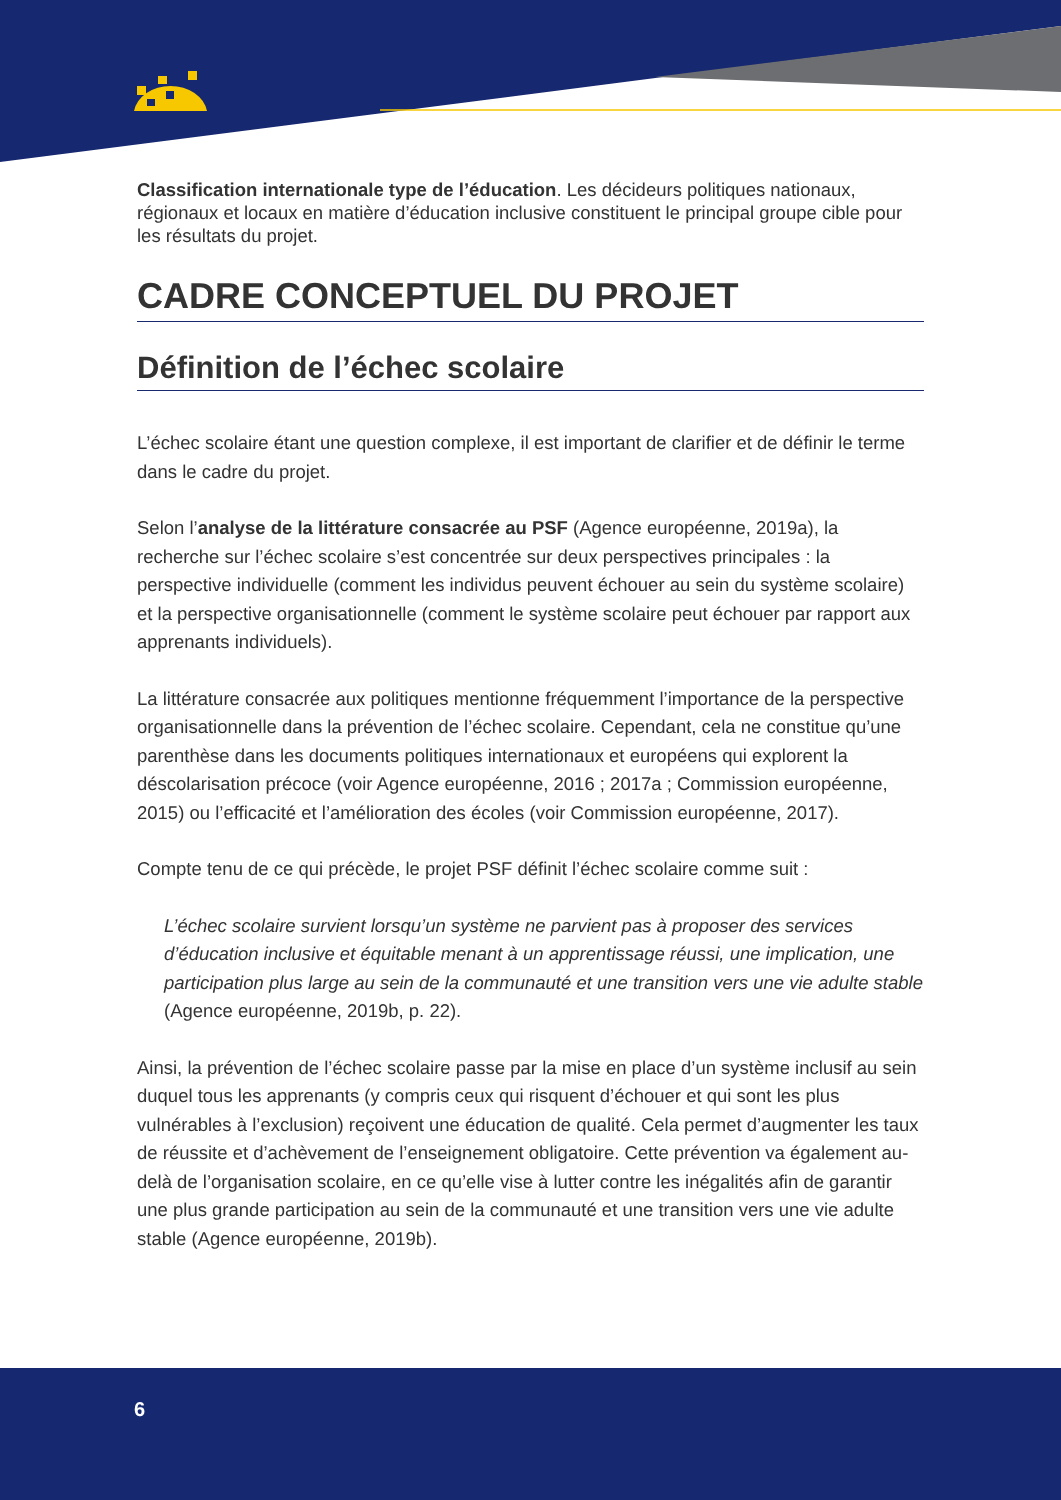Classification internationale type de l’éducation. Les décideurs politiques nationaux, régionaux et locaux en matière d’éducation inclusive constituent le principal groupe cible pour les résultats du projet.
CADRE CONCEPTUEL DU PROJET
Définition de l’échec scolaire
L’échec scolaire étant une question complexe, il est important de clarifier et de définir le terme dans le cadre du projet.
Selon l’analyse de la littérature consacrée au PSF (Agence européenne, 2019a), la recherche sur l’échec scolaire s’est concentrée sur deux perspectives principales : la perspective individuelle (comment les individus peuvent échouer au sein du système scolaire) et la perspective organisationnelle (comment le système scolaire peut échouer par rapport aux apprenants individuels).
La littérature consacrée aux politiques mentionne fréquemment l’importance de la perspective organisationnelle dans la prévention de l’échec scolaire. Cependant, cela ne constitue qu’une parenthèse dans les documents politiques internationaux et européens qui explorent la déscolarisation précoce (voir Agence européenne, 2016 ; 2017a ; Commission européenne, 2015) ou l’efficacité et l’amélioration des écoles (voir Commission européenne, 2017).
Compte tenu de ce qui précède, le projet PSF définit l’échec scolaire comme suit :
L’échec scolaire survient lorsqu’un système ne parvient pas à proposer des services d’éducation inclusive et équitable menant à un apprentissage réussi, une implication, une participation plus large au sein de la communauté et une transition vers une vie adulte stable (Agence européenne, 2019b, p. 22).
Ainsi, la prévention de l’échec scolaire passe par la mise en place d’un système inclusif au sein duquel tous les apprenants (y compris ceux qui risquent d’échouer et qui sont les plus vulnérables à l’exclusion) reçoivent une éducation de qualité. Cela permet d’augmenter les taux de réussite et d’achèvement de l’enseignement obligatoire. Cette prévention va également au-delà de l’organisation scolaire, en ce qu’elle vise à lutter contre les inégalités afin de garantir une plus grande participation au sein de la communauté et une transition vers une vie adulte stable (Agence européenne, 2019b).
6